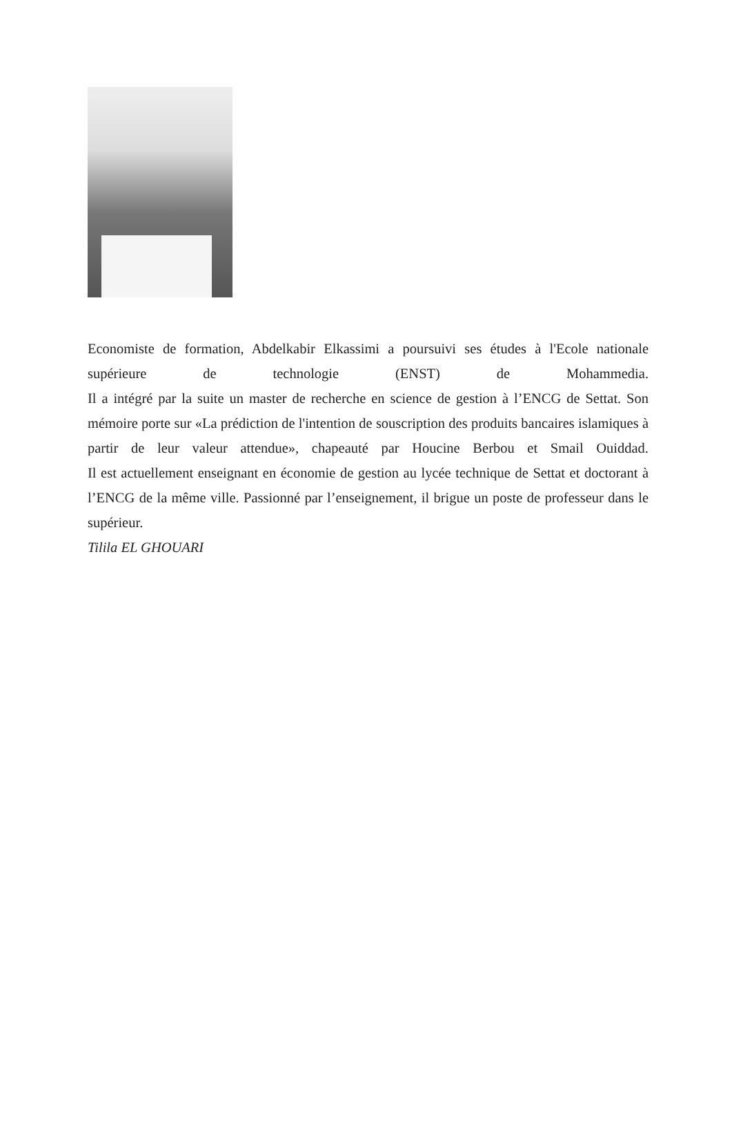Economiste de formation, Abdelkabir Elkassimi a poursuivi ses études à l'Ecole nationale supérieure de technologie (ENST) de Mohammedia.
Il a intégré par la suite un master de recherche en science de gestion à l’ENCG de Settat. Son mémoire porte sur «La prédiction de l'intention de souscription des produits bancaires islamiques à partir de leur valeur attendue», chapeauté par Houcine Berbou et Smail Ouiddad.
Il est actuellement enseignant en économie de gestion au lycée technique de Settat et doctorant à l’ENCG de la même ville. Passionné par l’enseignement, il brigue un poste de professeur dans le supérieur.
Tilila EL GHOUARI